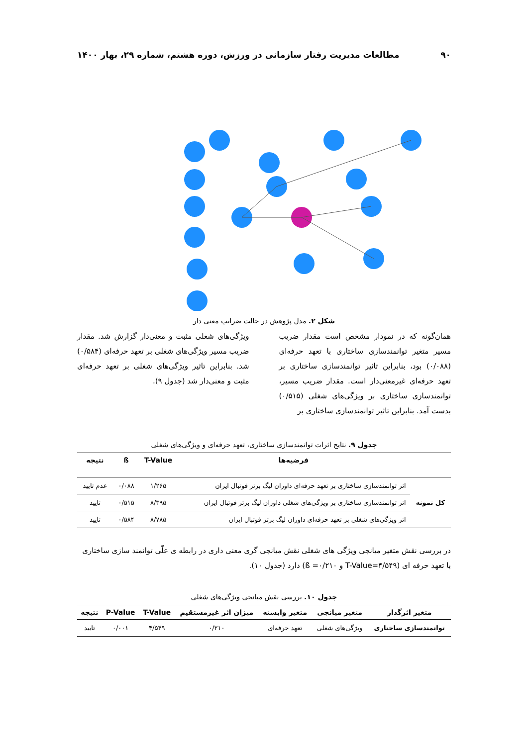۹۰ مطالعات مدیریت رفتار سازمانی در ورزش، دوره هشتم، شماره ۲۹، بهار ۱۴۰۰
شکل ۲. مدل پژوهش در حالت ضرایب معنی دار
همان‌گونه که در نمودار مشخص است مقدار ضریب مسیر متغیر توانمندسازی ساختاری با تعهد حرفه‌ای (۰/۰۸۸) بود، بنابراین تاثیر توانمندسازی ساختاری بر تعهد حرفه‌ای غیرمعنی‌دار است. مقدار ضریب مسیر، توانمندسازی ساختاری بر ویژگی‌های شغلی (۰/۵۱۵) بدست آمد. بنابراین تاثیر توانمندسازی ساختاری بر
ویژگی‌های شغلی مثبت و معنی‌دار گزارش شد. مقدار ضریب مسیر ویژگی‌های شغلی بر تعهد حرفه‌ای (۰/۵۸۴) شد. بنابراین تاثیر ویژگی‌های شغلی بر تعهد حرفه‌ای مثبت و معنی‌دار شد (جدول ۹).
جدول ۹. نتایج اثرات توانمندسازی ساختاری، تعهد حرفه‌ای و ویژگی‌های شغلی
| | فرضیه‌ها | T-Value | ß | نتیجه |
| --- | --- | --- | --- | --- |
| کل نمونه | اثر توانمندسازی ساختاری بر تعهد حرفه‌ای داوران لیگ برتر فوتبال ایران | ۱/۲۶۵ | ۰/۰۸۸ | عدم تایید |
| | اثر توانمندسازی ساختاری بر ویژگی‌های شغلی داوران لیگ برتر فوتبال ایران | ۸/۳۹۵ | ۰/۵۱۵ | تایید |
| | اثر ویژگی‌های شغلی بر تعهد حرفه‌ای داوران لیگ برتر فوتبال ایران | ۸/۷۸۵ | ۰/۵۸۴ | تایید |
در بررسی نقش متغیر میانجی ویژگی های شغلی نقش میانجی گری معنی داری در رابطه ی علّی توانمند سازی ساختاری با تعهد حرفه ای (T-Value=۴/۵۴۹ و ß =۰/۲۱۰) دارد (جدول ۱۰).
جدول ۱۰. بررسی نقش میانجی ویژگی‌های شغلی
| متغیر اثرگذار | متغیر میانجی | متغیر وابسته | میزان اثر غیرمستقیم | T-Value | P-Value | نتیجه |
| --- | --- | --- | --- | --- | --- | --- |
| توانمندسازی ساختاری | ویژگی‌های شغلی | تعهد حرفه‌ای | ۰/۲۱۰ | ۴/۵۴۹ | ۰/۰۰۱ | تایید |